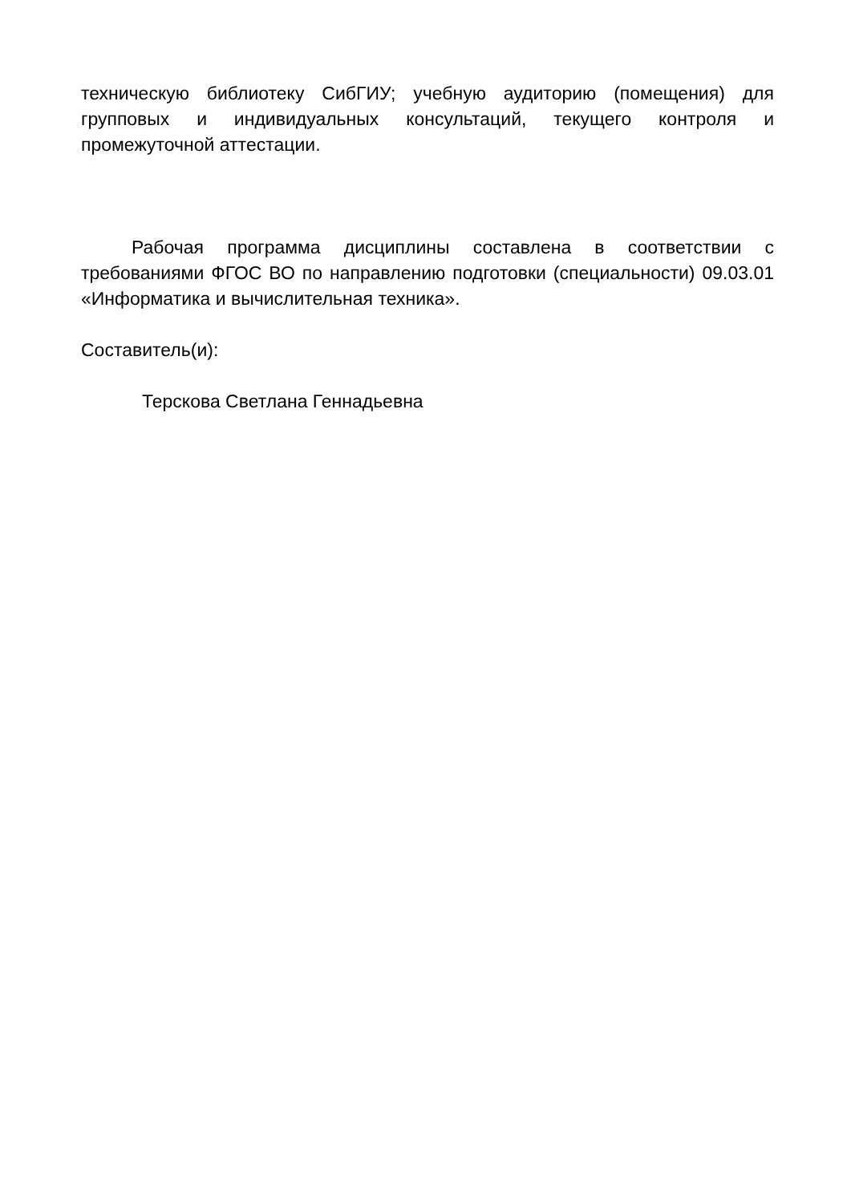техническую библиотеку СибГИУ; учебную аудиторию (помещения) для групповых и индивидуальных консультаций, текущего контроля и промежуточной аттестации.
Рабочая программа дисциплины составлена в соответствии с требованиями ФГОС ВО по направлению подготовки (специальности) 09.03.01 «Информатика и вычислительная техника».
Составитель(и):
Терскова Светлана Геннадьевна